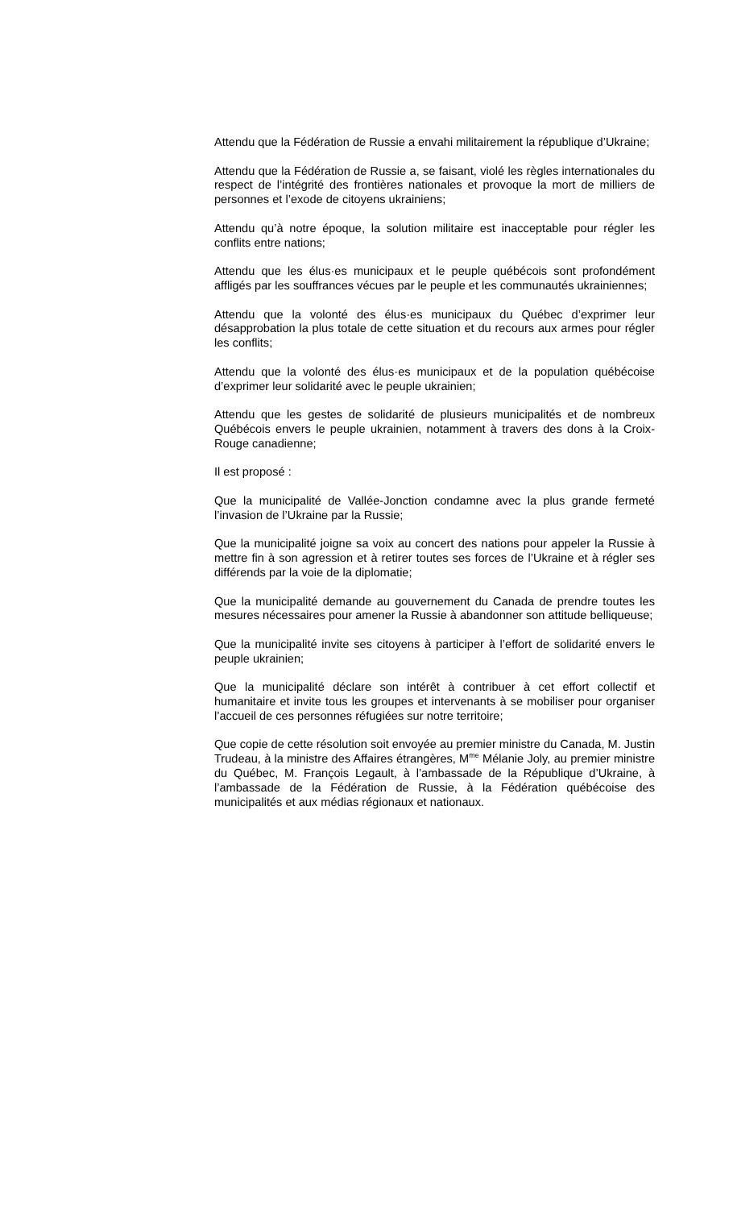Attendu que la Fédération de Russie a envahi militairement la république d’Ukraine;
Attendu que la Fédération de Russie a, se faisant, violé les règles internationales du respect de l’intégrité des frontières nationales et provoque la mort de milliers de personnes et l’exode de citoyens ukrainiens;
Attendu qu’à notre époque, la solution militaire est inacceptable pour régler les conflits entre nations;
Attendu que les élus·es municipaux et le peuple québécois sont profondément affligés par les souffrances vécues par le peuple et les communautés ukrainiennes;
Attendu que la volonté des élus·es municipaux du Québec d’exprimer leur désapprobation la plus totale de cette situation et du recours aux armes pour régler les conflits;
Attendu que la volonté des élus·es municipaux et de la population québécoise d’exprimer leur solidarité avec le peuple ukrainien;
Attendu que les gestes de solidarité de plusieurs municipalités et de nombreux Québécois envers le peuple ukrainien, notamment à travers des dons à la Croix-Rouge canadienne;
Il est proposé :
Que la municipalité de Vallée-Jonction condamne avec la plus grande fermeté l’invasion de l’Ukraine par la Russie;
Que la municipalité joigne sa voix au concert des nations pour appeler la Russie à mettre fin à son agression et à retirer toutes ses forces de l’Ukraine et à régler ses différends par la voie de la diplomatie;
Que la municipalité demande au gouvernement du Canada de prendre toutes les mesures nécessaires pour amener la Russie à abandonner son attitude belliqueuse;
Que la municipalité invite ses citoyens à participer à l’effort de solidarité envers le peuple ukrainien;
Que la municipalité déclare son intérêt à contribuer à cet effort collectif et humanitaire et invite tous les groupes et intervenants à se mobiliser pour organiser l’accueil de ces personnes réfugiées sur notre territoire;
Que copie de cette résolution soit envoyée au premier ministre du Canada, M. Justin Trudeau, à la ministre des Affaires étrangères, M<sup>me</sup> Mélanie Joly, au premier ministre du Québec, M. François Legault, à l’ambassade de la République d’Ukraine, à l’ambassade de la Fédération de Russie, à la Fédération québécoise des municipalités et aux médias régionaux et nationaux.